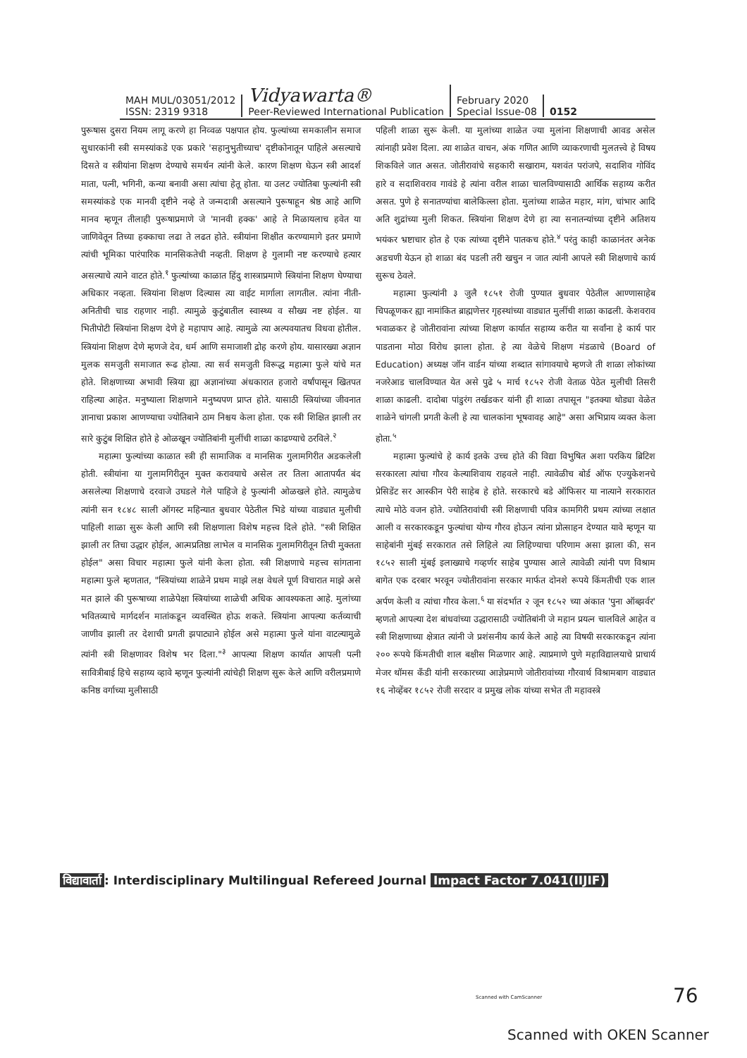MAH MUL/03051/2012
ISSN: 2319 9318
Vidyawarta®
Peer-Reviewed International Publication
February 2020
Special Issue-08
0152
पुरूषास दुसरा नियम लागू करणे हा निव्वळ पक्षपात होय. फुल्यांच्या समकालीन समाज सुधारकांनी स्त्री समस्यांकडे एक प्रकारे 'सहानुभुतीच्याच' दृष्टीकोनातून पाहिले असल्याचे दिसते व स्त्रीयांना शिक्षण देण्याचे समर्थन त्यांनी केले. कारण शिक्षण घेऊन स्त्री आदर्श माता, पत्नी, भगिनी, कन्या बनावी असा त्यांचा हेतू होता. या उलट ज्योतिबा फुल्यांनी स्त्री समस्यांकडे एक मानवी दृष्टीने नव्हे ते जन्मदात्री असल्याने पुरूषाहून श्रेष्ठ आहे आणि मानव म्हणून तीलाही पुरूषाप्रमाणे जे 'मानवी हक्क' आहे ते मिळायलाच हवेत या जाणिवेतून तिच्या हक्काचा लढा ते लढत होते. स्त्रीयांना शिक्षीत करण्यामागे इतर प्रमाणे त्यांची भूमिका पारंपारिक मानसिकतेची नव्हती. शिक्षण हे गुलामी नष्ट करण्याचे हत्यार असल्याचे त्याने वाटत होते.<sup>१</sup> फुल्यांच्या काळात हिंदु शास्त्राप्रमाणे स्त्रियांना शिक्षण घेण्याचा अधिकार नव्हता. स्त्रियांना शिक्षण दिल्यास त्या वाईट मार्गाला लागतील. त्यांना नीती-अनितीची चाड राहणार नाही. त्यामुळे कुटुंबातील स्वास्थ्य व सौख्य नष्ट होईल. या भितीपोटी स्त्रियांना शिक्षण देणे हे महापाप आहे. त्यामुळे त्या अल्पवयातच विधवा होतील. स्त्रियांना शिक्षण देणे म्हणजे देव, धर्म आणि समाजाशी द्रोह करणे होय. यासारख्या अज्ञान मुलक समजुती समाजात रूढ होत्या. त्या सर्व समजुती विरूद्ध महात्मा फुले यांचे मत होते. शिक्षणाच्या अभावी स्त्रिया ह्या अज्ञानांच्या अंधकारात हजारो वर्षांपासून खितपत राहिल्या आहेत. मनुष्याला शिक्षणाने मनुष्यपण प्राप्त होते. यासाठी स्त्रियांच्या जीवनात ज्ञानाचा प्रकाश आणण्याचा ज्योतिबाने ठाम निश्चय केला होता. एक स्त्री शिक्षित झाली तर सारे कुटुंब शिक्षित होते हे ओळखून ज्योतिबांनी मुलींची शाळा काढण्याचे ठरविले.<sup>२</sup>
महात्मा फुल्यांच्या काळात स्त्री ही सामाजिक व मानसिक गुलामगिरीत अडकलेली होती. स्त्रीयांना या गुलामगिरीतून मुक्त करावयाचे असेल तर तिला आतापर्यंत बंद असलेल्या शिक्षणाचे दरवाजे उघडले गेले पाहिजे हे फुल्यांनी ओळखले होते. त्यामुळेच त्यांनी सन १८४८ साली ऑगस्ट महिन्यात बुधवार पेठेतील भिडे यांच्या वाड्यात मुलीची पाहिली शाळा सुरू केली आणि स्त्री शिक्षणाला विशेष महत्त्व दिले होते. "स्त्री शिक्षित झाली तर तिचा उद्धार होईल, आत्मप्रतिष्ठा लाभेल व मानसिक गुलामगिरीतून तिची मुक्तता होईल" असा विचार महात्मा फुले यांनी केला होता. स्त्री शिक्षणाचे महत्त्व सांगताना महात्मा फुले म्हणतात, "स्त्रियांच्या शाळेने प्रथम माझे लक्ष वेधले पूर्ण विचारात माझे असे मत झाले की पुरूषाच्या शाळेपेक्षा स्त्रियांच्या शाळेची अधिक आवश्यकता आहे. मुलांच्या भवितव्याचे मार्गदर्शन मातांकडून व्यवस्थित होऊ शकते. स्त्रियांना आपल्या कर्तव्याची जाणीव झाली तर देशाची प्रगती झपाट्याने होईल असे महात्मा फुले यांना वाटल्यामुळे त्यांनी स्त्री शिक्षणावर विशेष भर दिला."<sup>३</sup> आपल्या शिक्षण कार्यात आपली पत्नी सावित्रीबाई हिचे सहाय्य व्हावे म्हणून फुल्यांनी त्यांचेही शिक्षण सुरू केले आणि वरीलप्रमाणे कनिष्ठ वर्गाच्या मुलीसाठी
पहिली शाळा सुरू केली. या मुलांच्या शाळेत ज्या मुलांना शिक्षणाची आवड असेल त्यांनाही प्रवेश दिला. त्या शाळेत वाचन, अंक गणित आणि व्याकरणाची मुलतत्त्वे हे विषय शिकविले जात असत. जोतीरावांचे सहकारी सखाराम, यशवंत परांजपे, सदाशिव गोविंद हारे व सदाशिवराव गावंडे हे त्यांना वरील शाळा चालविण्यासाठी आर्थिक सहाय्य करीत असत. पुणे हे सनातण्यांचा बालेकिल्ला होता. मुलांच्या शाळेत महार, मांग, चांभार आदि अति शुद्रांच्या मुली शिकत. स्त्रियांना शिक्षण देणे हा त्या सनातन्यांच्या दृष्टीने अतिशय भयंकर भ्रष्टाचार होत हे एक त्यांच्या दृष्टीने पातकच होते.<sup>४</sup> परंतु काही काळानंतर अनेक अडचणी येऊन हो शाळा बंद पडली तरी खचुन न जात त्यांनी आपले स्त्री शिक्षणाचे कार्य सुरूच ठेवले.
महात्मा फुल्यांनी ३ जुलै १८५१ रोजी पुण्यात बुधवार पेठेतील आण्णासाहेब चिपळूणकर ह्या नामांकित ब्राह्मणेत्तर गृहस्थांच्या वाड्यात मुलींची शाळा काढली. केशवराव भवाळकर हे जोतीरावांना त्यांच्या शिक्षण कार्यात सहाय्य करीत या सर्वांना हे कार्य पार पाडताना मोठा विरोध झाला होता. हे त्या वेळेचे शिक्षण मंडळाचे (Board of Education) अध्यक्ष जॉन वार्डन यांच्या शब्दात सांगावयाचे म्हणजे ती शाळा लोकांच्या नजरेआड चालविण्यात येत असे पुढे ५ मार्च १८५२ रोजी वेताळ पेठेत मुलीची तिसरी शाळा काढली. दादोबा पांडुरंग तर्खडकर यांनी ही शाळा तपासून "इतक्या थोड्या वेळेत शाळेने चांगली प्रगती केली हे त्या चालकांना भूषवावह आहे" असा अभिप्राय व्यक्त केला होता.<sup>५</sup>
महात्मा फुल्यांचे हे कार्य इतके उच्च होते की विद्या विभुषित अशा परकिय ब्रिटिश सरकारला त्यांचा गौरव केल्याशिवाय राहवले नाही. त्यावेळीच बोर्ड ऑफ एज्युकेशनचे प्रेसिडेंट सर आस्कीन पेरी साहेब हे होते. सरकारचे बडे ऑफिसर या नात्याने सरकारात त्याचे मोठे वजन होते. ज्योतिरावांची स्त्री शिक्षणाची पवित्र कामगिरी प्रथम त्यांच्या लक्षात आली व सरकारकडून फुल्यांचा योग्य गौरव होऊन त्यांना प्रोत्साहन देण्यात यावे म्हणून या साहेबांनी मुंबई सरकारात तसे लिहिले त्या लिहिण्याचा परिणाम असा झाला की, सन १८५२ साली मुंबई इलाख्याचे गव्हर्णर साहेब पुण्यास आले त्यावेळी त्यांनी पण विश्राम बागेत एक दरबार भरवून ज्योतीरावांना सरकार मार्फत दोनशे रूपये किंमतीची एक शाल अर्पण केली व त्यांचा गौरव केला.<sup>६</sup> या संदर्भात २ जून १८५२ च्या अंकात 'पुना ऑब्झर्वर' म्हणतो आपल्या देश बांधवांच्या उद्धारासाठी ज्योतिबांनी जे महान प्रयत्न चालविले आहेत व स्त्री शिक्षणाच्या क्षेत्रात त्यांनी जे प्रशंसनीय कार्य केले आहे त्या विषयी सरकारकडून त्यांना २०० रूपये किंमतीची शाल बक्षीस मिळणार आहे. त्याप्रमाणे पुणे महाविद्यालयाचे प्राचार्य मेजर थॉमस कॅंडी यांनी सरकारच्या आज्ञेप्रमाणे जोतीरावांच्या गौरवार्थ विश्रामबाग वाड्यात १६ नोव्हेंबर १८५२ रोजी सरदार व प्रमुख लोक यांच्या सभेत ती महावस्त्रे
विद्यावार्ता: Interdisciplinary Multilingual Refereed Journal Impact Factor 7.041(IIJIF)
Scanned with CamScanner 76
Scanned with OKEN Scanner